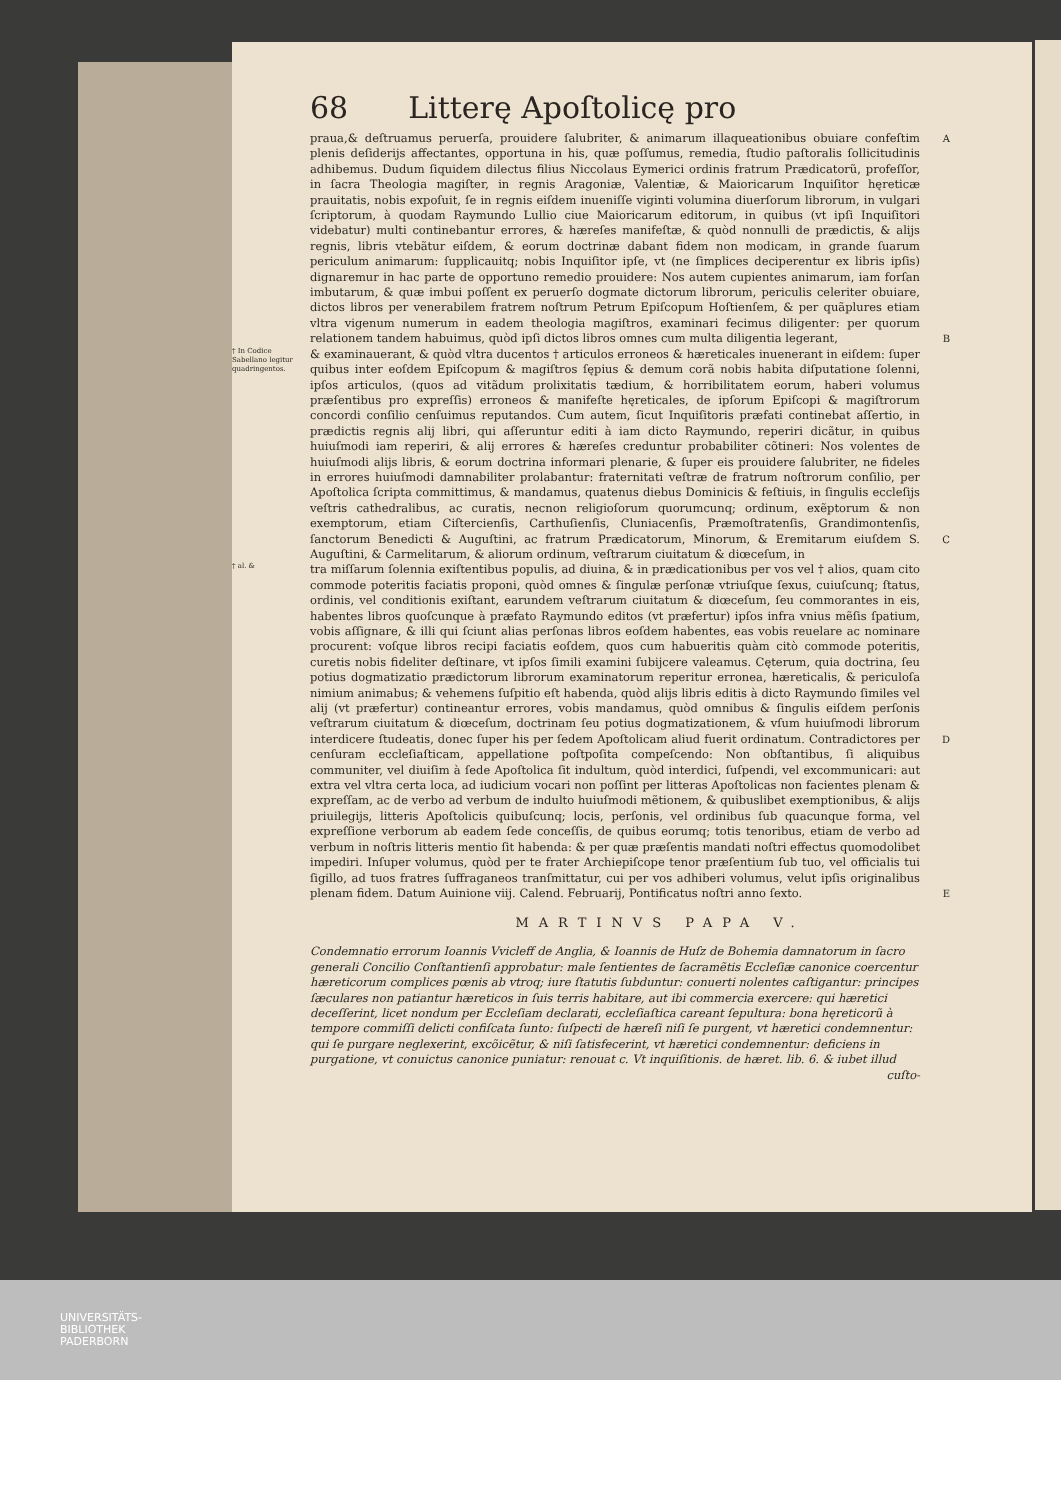68 Litterę Apoſtolicę pro
praua,& deſtruamus peruerſa, prouidere ſalubriter, & animarum illaqueationibus obuiare confeſtim A plenis deſiderijs affectantes, opportuna in his, quæ poſſumus, remedia, ſtudio paſtoralis ſollicitudinis adhibemus. Dudum ſiquidem dilectus filius Niccolaus Eymerici ordinis fratrum Prædicatorũ, profeſſor, in ſacra Theologia magiſter, in regnis Aragoniæ, Valentiæ, & Maioricarum Inquiſitor hęreticæ prauitatis, nobis expoſuit, ſe in regnis eiſdem inueniſſe viginti volumina diuerſorum librorum, in vulgari ſcriptorum, à quodam Raymundo Lullio ciue Maioricarum editorum, in quibus (vt ipſi Inquiſitori videbatur) multi continebantur errores, & hæreſes manifeſtæ, & quòd nonnulli de prædictis, & alijs regnis, libris vtebãtur eiſdem, & eorum doctrinæ dabant fidem non modicam, in grande ſuarum periculum animarum: ſupplicauitq; nobis Inquiſitor ipſe, vt (ne ſimplices deciperentur ex libris ipſis) dignaremur in hac parte de opportuno remedio prouidere: Nos autem cupientes animarum, iam forſan imbutarum, & quæ imbui poſſent ex peruerſo dogmate dictorum librorum, periculis celeriter obuiare, dictos libros per venerabilem fratrem noſtrum Petrum Epiſcopum Hoſtienſem, & per quãplures etiam vltra vigenum numerum in eadem theologia magiſtros, examinari fecimus diligenter: per quorum relationem tandem habuimus, quòd ipſi dictos libros omnes cum multa diligentia legerant, B
† In Codice Sabellano legitur quadringentos.
& examinauerant, & quòd vltra ducentos † articulos erroneos & hæreticales inuenerant in eiſdem: ſuper quibus inter eoſdem Epiſcopum & magiſtros ſępius & demum corã nobis habita diſputatione ſolenni, ipſos articulos, (quos ad vitãdum prolixitatis tædium, & horribilitatem eorum, haberi volumus præſentibus pro expreſſis) erroneos & manifeſte hęreticales, de ipſorum Epiſcopi & magiſtrorum concordi conſilio cenſuimus reputandos. Cum autem, ſicut Inquiſitoris præfati continebat aſſertio, in prædictis regnis alij libri, qui aſſeruntur editi à iam dicto Raymundo, reperiri dicãtur, in quibus huiuſmodi iam reperiri, & alij errores & hæreſes creduntur probabiliter cõtineri: Nos volentes de huiuſmodi alijs libris, & eorum doctrina informari plenarie, & ſuper eis prouidere ſalubriter, ne fideles in errores huiuſmodi damnabiliter prolabantur: fraternitati veſtræ de fratrum noſtrorum conſilio, per Apoſtolica ſcripta committimus, & mandamus, quatenus diebus Dominicis & feſtiuis, in ſingulis eccleſijs veſtris cathedralibus, ac curatis, necnon religioſorum quorumcunq; ordinum, exẽptorum & non exemptorum, etiam Ciſtercienſis, Carthuſienſis, Cluniacenſis, Præmoſtratenſis, Grandimontenſis, ſanctorum Benedicti & Auguſtini, ac fratrum Prædicatorum, Minorum, & Eremitarum C eiuſdem S. Auguſtini, & Carmelitarum, & aliorum ordinum, veſtrarum ciuitatum & diœceſum, in
† al. &
tra miſſarum ſolennia exiſtentibus populis, ad diuina, & in prædicationibus per vos vel † alios, quam cito commode poteritis faciatis proponi, quòd omnes & ſingulæ perſonæ vtriuſque ſexus, cuiuſcunq; ſtatus, ordinis, vel conditionis exiſtant, earundem veſtrarum ciuitatum & diœceſum, ſeu commorantes in eis, habentes libros quoſcunque à præfato Raymundo editos (vt præfertur) ipſos infra vnius mẽſis ſpatium, vobis aſſignare, & illi qui ſciunt alias perſonas libros eoſdem habentes, eas vobis reuelare ac nominare procurent: voſque libros recipi faciatis eoſdem, quos cum habueritis quàm citò commode poteritis, curetis nobis fideliter deſtinare, vt ipſos ſimili examini ſubijcere valeamus. Cęterum, quia doctrina, ſeu potius dogmatizatio prædictorum librorum examinatorum reperitur erronea, hæreticalis, & periculoſa nimium animabus; & vehemens ſuſpitio eſt habenda, quòd alijs libris editis à dicto Raymundo ſimiles vel alij (vt præfertur) contineantur errores, vobis mandamus, quòd omnibus & ſingulis eiſdem perſonis veſtrarum ciuitatum & diœceſum, doctrinam ſeu potius dogmatizationem, & vſum huiuſmodi librorum interdicere ſtudeatis, donec ſuper his per ſedem Apoſtolicam aliud D fuerit ordinatum. Contradictores per cenſuram eccleſiaſticam, appellatione poſtpoſita compeſcendo: Non obſtantibus, ſi aliquibus communiter, vel diuiſim à ſede Apoſtolica ſit indultum, quòd interdici, ſuſpendi, vel excommunicari: aut extra vel vltra certa loca, ad iudicium vocari non poſſint per litteras Apoſtolicas non facientes plenam & expreſſam, ac de verbo ad verbum de indulto huiuſmodi mẽtionem, & quibuslibet exemptionibus, & alijs priuilegijs, litteris Apoſtolicis quibuſcunq; locis, perſonis, vel ordinibus ſub quacunque forma, vel expreſſione verborum ab eadem ſede conceſſis, de quibus eorumq; totis tenoribus, etiam de verbo ad verbum in noſtris litteris mentio ſit habenda: & per quæ præſentis mandati noſtri effectus quomodolibet impediri. Inſuper volumus, quòd per te frater Archiepiſcope tenor præſentium ſub tuo, vel officialis tui ſigillo, ad tuos fratres ſuffraganeos tranſmittatur, cui per vos adhiberi volumus, velut ipſis originalibus plenam fidem. Datum Auinione viij. Calend. Februarij, Pontificatus noſtri anno ſexto. E
MARTINVS PAPA V.
Condemnatio errorum Ioannis Vvicleff de Anglia, & Ioannis de Huſz de Bohemia damnatorum in ſacro generali Concilio Conſtantienſi approbatur: male ſentientes de ſacramẽtis Eccleſiæ canonice coercentur hæreticorum complices pœnis ab vtroq; iure ſtatutis ſubduntur: conuerti nolentes caſtigantur: principes ſæculares non patiantur hæreticos in ſuis terris habitare, aut ibi commercia exercere: qui hæretici deceſſerint, licet nondum per Eccleſiam declarati, eccleſiaſtica careant ſepultura: bona hęreticorũ à tempore commiſſi delicti confiſcata ſunto: ſuſpecti de hæreſi niſi ſe purgent, vt hæretici condemnentur: qui ſe purgare neglexerint, excõicẽtur, & niſi ſatisfecerint, vt hæretici condemnentur: deficiens in purgatione, vt conuictus canonice puniatur: renouat c. Vt inquiſitionis. de hæret. lib. 6. & iubet illud cuſto-
UNIVERSITÄTS-
BIBLIOTHEK
PADERBORN